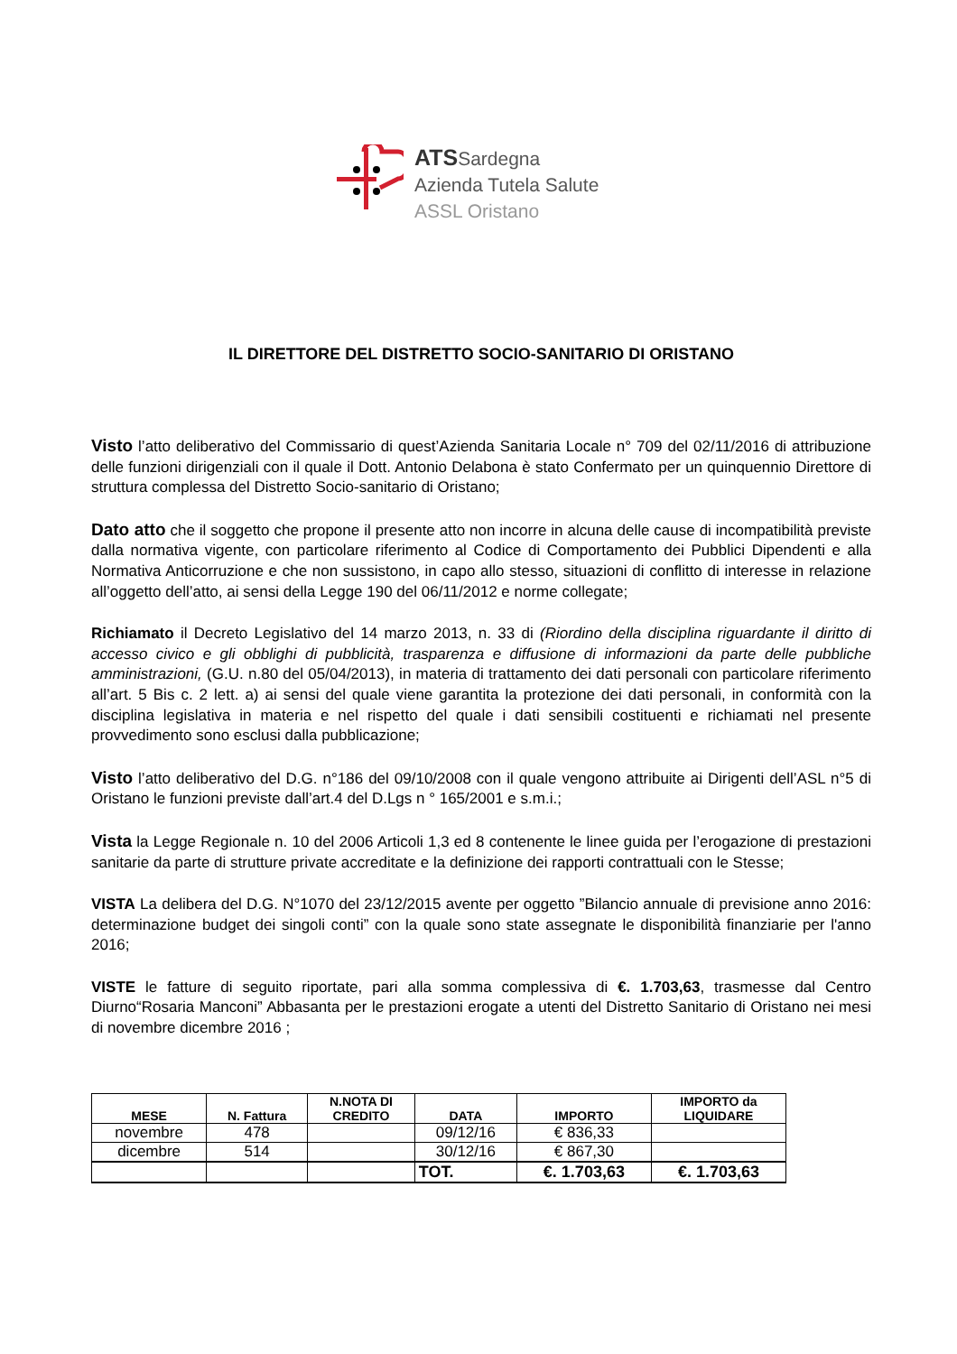ATSSardegna
Azienda Tutela Salute
ASSL Oristano
IL DIRETTORE DEL DISTRETTO SOCIO-SANITARIO DI ORISTANO
Visto l’atto deliberativo del Commissario di quest’Azienda Sanitaria Locale n° 709 del 02/11/2016 di attribuzione delle funzioni dirigenziali con il quale il Dott. Antonio Delabona è stato Confermato per un quinquennio Direttore di struttura complessa del Distretto Socio-sanitario di Oristano;
Dato atto che il soggetto che propone il presente atto non incorre in alcuna delle cause di incompatibilità previste dalla normativa vigente, con particolare riferimento al Codice di Comportamento dei Pubblici Dipendenti e alla Normativa Anticorruzione e che non sussistono, in capo allo stesso, situazioni di conflitto di interesse in relazione all’oggetto dell’atto, ai sensi della Legge 190 del 06/11/2012 e norme collegate;
Richiamato il Decreto Legislativo del 14 marzo 2013, n. 33 di (Riordino della disciplina riguardante il diritto di accesso civico e gli obblighi di pubblicità, trasparenza e diffusione di informazioni da parte delle pubbliche amministrazioni, (G.U. n.80 del 05/04/2013), in materia di trattamento dei dati personali con particolare riferimento all’art. 5 Bis c. 2 lett. a) ai sensi del quale viene garantita la protezione dei dati personali, in conformità con la disciplina legislativa in materia e nel rispetto del quale i dati sensibili costituenti e richiamati nel presente provvedimento sono esclusi dalla pubblicazione;
Visto l’atto deliberativo del D.G. n°186 del 09/10/2008 con il quale vengono attribuite ai Dirigenti dell’ASL n°5 di Oristano le funzioni previste dall’art.4 del D.Lgs n ° 165/2001 e s.m.i.;
Vista la Legge Regionale n. 10 del 2006 Articoli 1,3 ed 8 contenente le linee guida per l’erogazione di prestazioni sanitarie da parte di strutture private accreditate e la definizione dei rapporti contrattuali con le Stesse;
VISTA La delibera del D.G. N°1070 del 23/12/2015 avente per oggetto ”Bilancio annuale di previsione anno 2016: determinazione budget dei singoli conti” con la quale sono state assegnate le disponibilità finanziarie per l'anno 2016;
VISTE le fatture di seguito riportate, pari alla somma complessiva di €. 1.703,63, trasmesse dal Centro Diurno“Rosaria Manconi” Abbasanta per le prestazioni erogate a utenti del Distretto Sanitario di Oristano nei mesi di novembre dicembre 2016 ;
| MESE | N. Fattura | N.NOTA DI CREDITO | DATA | IMPORTO | IMPORTO da LIQUIDARE |
| --- | --- | --- | --- | --- | --- |
| novembre | 478 | | 09/12/16 | € 836,33 | |
| dicembre | 514 | | 30/12/16 | € 867,30 | |
| | | | TOT. | €. 1.703,63 | €. 1.703,63 |